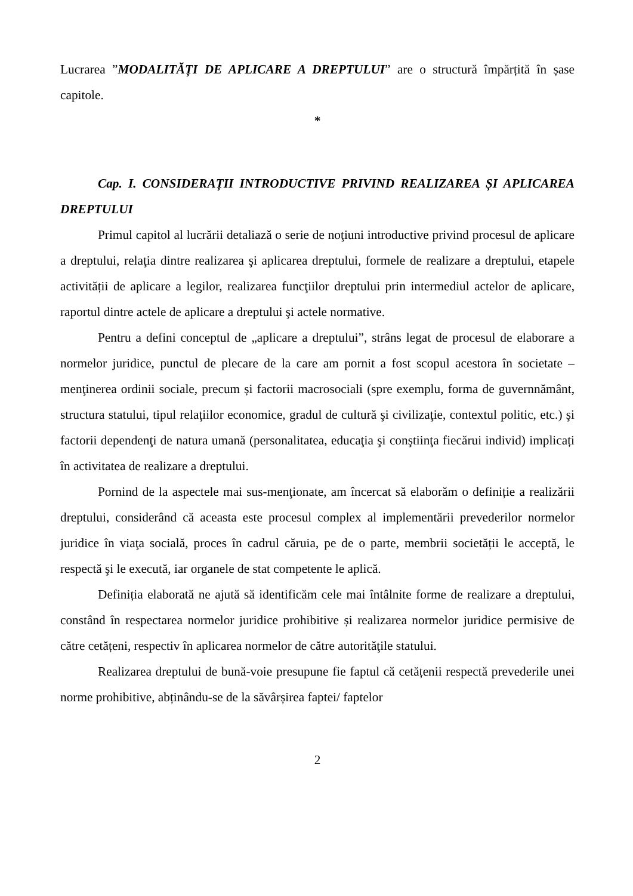Lucrarea ”MODALITĂȚI DE APLICARE A DREPTULUI” are o structură împărțită în șase capitole.
*
Cap. I. CONSIDERAȚII INTRODUCTIVE PRIVIND REALIZAREA ȘI APLICAREA DREPTULUI
Primul capitol al lucrării detaliază o serie de noţiuni introductive privind procesul de aplicare a dreptului, relaţia dintre realizarea şi aplicarea dreptului, formele de realizare a dreptului, etapele activității de aplicare a legilor, realizarea funcţiilor dreptului prin intermediul actelor de aplicare, raportul dintre actele de aplicare a dreptului şi actele normative.
Pentru a defini conceptul de „aplicare a dreptului”, strâns legat de procesul de elaborare a normelor juridice, punctul de plecare de la care am pornit a fost scopul acestora în societate – menţinerea ordinii sociale, precum și factorii macrosociali (spre exemplu, forma de guvernnământ, structura statului, tipul relaţiilor economice, gradul de cultură şi civilizaţie, contextul politic, etc.) şi factorii dependenţi de natura umană (personalitatea, educaţia şi conştiinţa fiecărui individ) implicați în activitatea de realizare a dreptului.
Pornind de la aspectele mai sus-menţionate, am încercat să elaborăm o definiție a realizării dreptului, considerând că aceasta este procesul complex al implementării prevederilor normelor juridice în viaţa socială, proces în cadrul căruia, pe de o parte, membrii societății le acceptă, le respectă şi le execută, iar organele de stat competente le aplică.
Definiția elaborată ne ajută să identificăm cele mai întâlnite forme de realizare a dreptului, constând în respectarea normelor juridice prohibitive și realizarea normelor juridice permisive de către cetățeni, respectiv în aplicarea normelor de către autorităţile statului.
Realizarea dreptului de bună-voie presupune fie faptul că cetățenii respectă prevederile unei norme prohibitive, abținându-se de la săvârșirea faptei/ faptelor
2